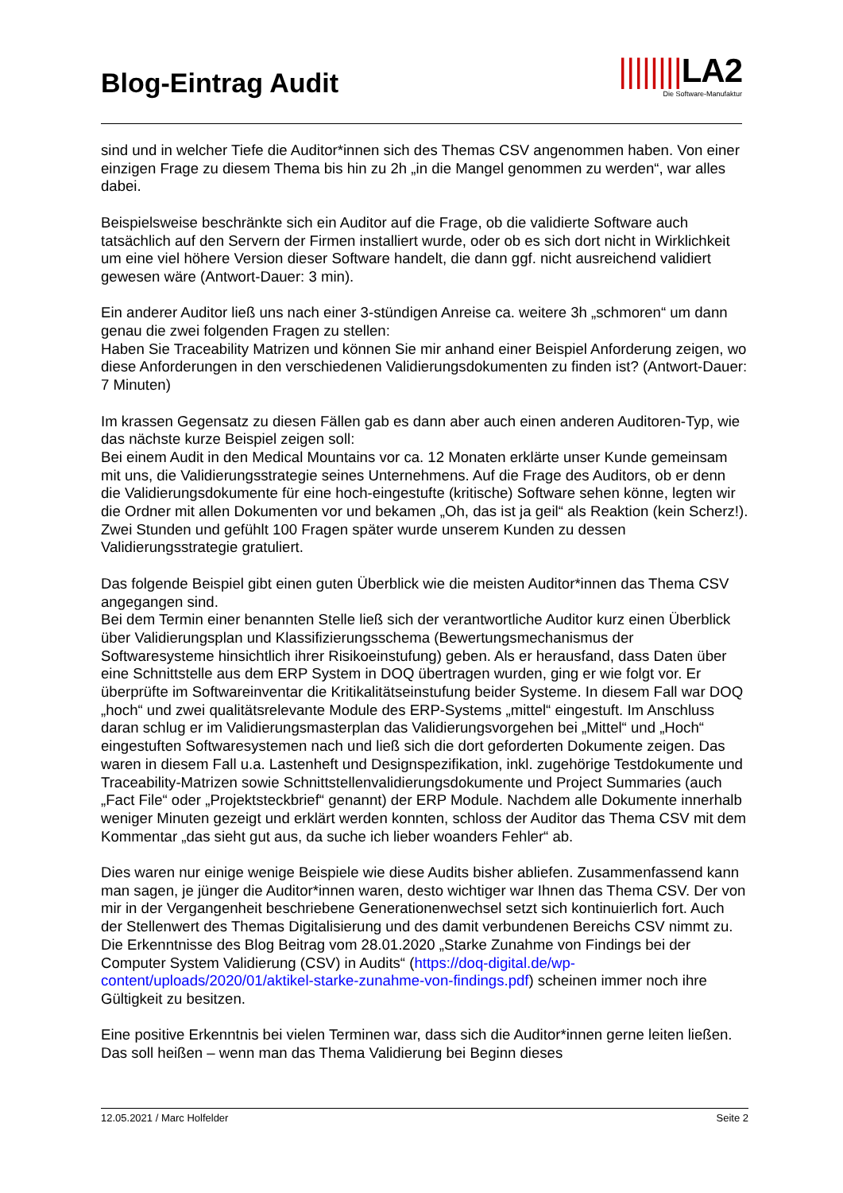Blog-Eintrag Audit
||||||||LA2
Die Software-Manufaktur
sind und in welcher Tiefe die Auditor*innen sich des Themas CSV angenommen haben. Von einer einzigen Frage zu diesem Thema bis hin zu 2h „in die Mangel genommen zu werden“, war alles dabei.
Beispielsweise beschränkte sich ein Auditor auf die Frage, ob die validierte Software auch tatsächlich auf den Servern der Firmen installiert wurde, oder ob es sich dort nicht in Wirklichkeit um eine viel höhere Version dieser Software handelt, die dann ggf. nicht ausreichend validiert gewesen wäre (Antwort-Dauer: 3 min).
Ein anderer Auditor ließ uns nach einer 3-stündigen Anreise ca. weitere 3h „schmoren“ um dann genau die zwei folgenden Fragen zu stellen:
Haben Sie Traceability Matrizen und können Sie mir anhand einer Beispiel Anforderung zeigen, wo diese Anforderungen in den verschiedenen Validierungsdokumenten zu finden ist? (Antwort-Dauer: 7 Minuten)
Im krassen Gegensatz zu diesen Fällen gab es dann aber auch einen anderen Auditoren-Typ, wie das nächste kurze Beispiel zeigen soll:
Bei einem Audit in den Medical Mountains vor ca. 12 Monaten erklärte unser Kunde gemeinsam mit uns, die Validierungsstrategie seines Unternehmens. Auf die Frage des Auditors, ob er denn die Validierungsdokumente für eine hoch-eingestufte (kritische) Software sehen könne, legten wir die Ordner mit allen Dokumenten vor und bekamen „Oh, das ist ja geil“ als Reaktion (kein Scherz!). Zwei Stunden und gefühlt 100 Fragen später wurde unserem Kunden zu dessen Validierungsstrategie gratuliert.
Das folgende Beispiel gibt einen guten Überblick wie die meisten Auditor*innen das Thema CSV angegangen sind.
Bei dem Termin einer benannten Stelle ließ sich der verantwortliche Auditor kurz einen Überblick über Validierungsplan und Klassifizierungsschema (Bewertungsmechanismus der Softwaresysteme hinsichtlich ihrer Risikoeinstufung) geben. Als er herausfand, dass Daten über eine Schnittstelle aus dem ERP System in DOQ übertragen wurden, ging er wie folgt vor. Er überprüfte im Softwareinventar die Kritikalitätseinstufung beider Systeme. In diesem Fall war DOQ „hoch“ und zwei qualitätsrelevante Module des ERP-Systems „mittel“ eingestuft. Im Anschluss daran schlug er im Validierungsmasterplan das Validierungsvorgehen bei „Mittel“ und „Hoch“ eingestuften Softwaresystemen nach und ließ sich die dort geforderten Dokumente zeigen. Das waren in diesem Fall u.a. Lastenheft und Designspezifikation, inkl. zugehörige Testdokumente und Traceability-Matrizen sowie Schnittstellenvalidierungsdokumente und Project Summaries (auch „Fact File“ oder „Projektsteckbrief“ genannt) der ERP Module. Nachdem alle Dokumente innerhalb weniger Minuten gezeigt und erklärt werden konnten, schloss der Auditor das Thema CSV mit dem Kommentar „das sieht gut aus, da suche ich lieber woanders Fehler“ ab.
Dies waren nur einige wenige Beispiele wie diese Audits bisher abliefen. Zusammenfassend kann man sagen, je jünger die Auditor*innen waren, desto wichtiger war Ihnen das Thema CSV. Der von mir in der Vergangenheit beschriebene Generationenwechsel setzt sich kontinuierlich fort. Auch der Stellenwert des Themas Digitalisierung und des damit verbundenen Bereichs CSV nimmt zu. Die Erkenntnisse des Blog Beitrag vom 28.01.2020 „Starke Zunahme von Findings bei der Computer System Validierung (CSV) in Audits“ (https://doq-digital.de/wp-content/uploads/2020/01/aktikel-starke-zunahme-von-findings.pdf) scheinen immer noch ihre Gültigkeit zu besitzen.
Eine positive Erkenntnis bei vielen Terminen war, dass sich die Auditor*innen gerne leiten ließen. Das soll heißen – wenn man das Thema Validierung bei Beginn dieses
12.05.2021 / Marc Holfelder Seite 2